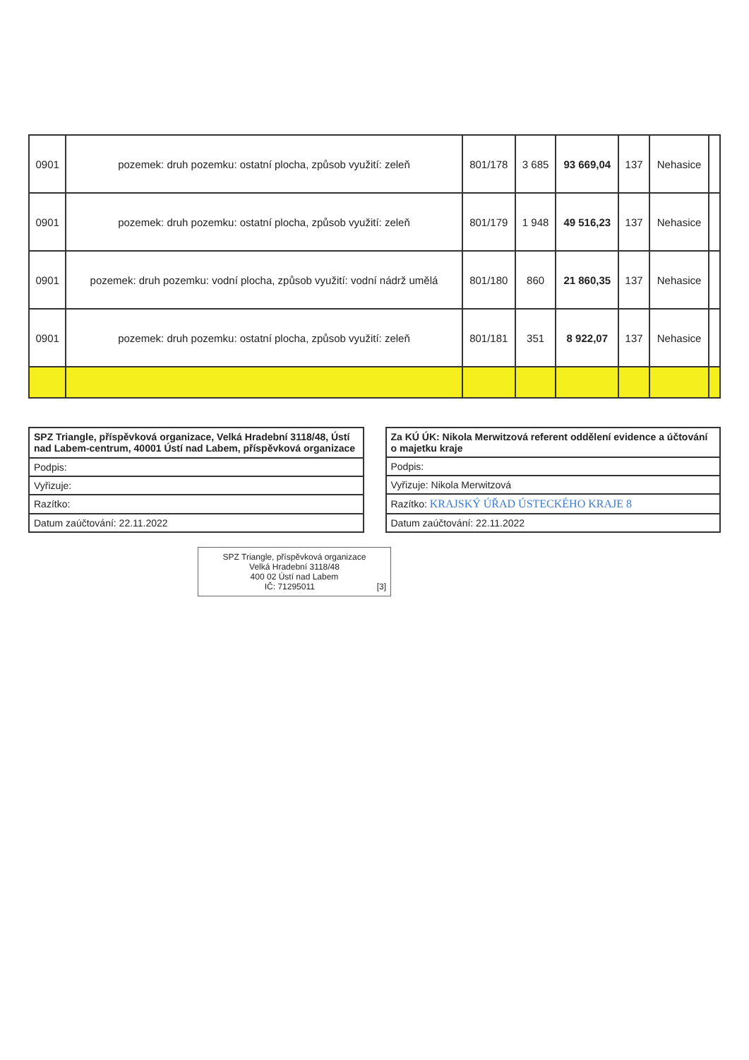| 0901 | pozemek: druh pozemku: ostatní plocha, způsob využití: zeleň | 801/178 | 3 685 | 93 669,04 | 137 | Nehasice | |
| 0901 | pozemek: druh pozemku: ostatní plocha, způsob využití: zeleň | 801/179 | 1 948 | 49 516,23 | 137 | Nehasice | |
| 0901 | pozemek: druh pozemku: vodní plocha, způsob využití: vodní nádrž umělá | 801/180 | 860 | 21 860,35 | 137 | Nehasice | |
| 0901 | pozemek: druh pozemku: ostatní plocha, způsob využití: zeleň | 801/181 | 351 | 8 922,07 | 137 | Nehasice | |
| SPZ Triangle, příspěvková organizace, Velká Hradební 3118/48, Ústí nad Labem-centrum, 40001 Ústí nad Labem, příspěvková organizace |
| Podpis: |
| Vyřizuje: |
| Razítko: |
| Datum zaúčtování: 22.11.2022 |
| Za KÚ ÚK: Nikola Merwitzová referent oddělení evidence a účtování o majetku kraje |
| Podpis: |
| Vyřizuje: Nikola Merwitzová |
| Razítko: KRAJSKÝ ÚŘAD ÚSTECKÉHO KRAJE 8 |
| Datum zaúčtování: 22.11.2022 |
SPZ Triangle, příspěvková organizace
Velká Hradební 3118/48
400 02 Ústí nad Labem
IČ: 71295011 [3]